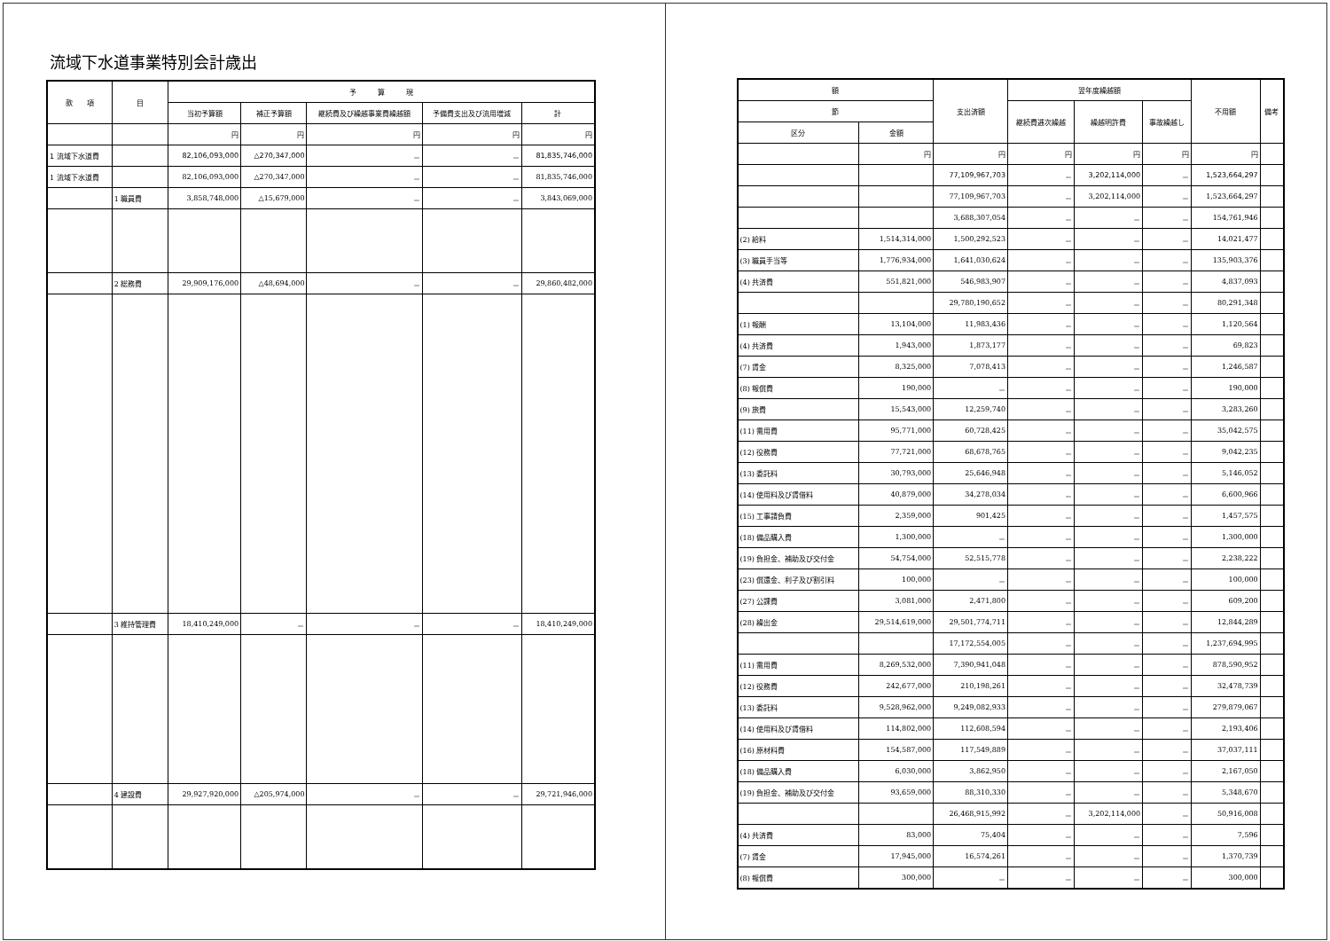流域下水道事業特別会計歳出
| 款 項 | 目 | 予 算 現 | | | | |
| --- | --- | --- | --- | --- | --- | --- |
| | | 当初予算額 | 補正予算額 | 継続費及び繰越事業費繰越額 | 予備費支出及び流用増減 | 計 |
| | | 円 | 円 | 円 | 円 | 円 |
| 1 流域下水道費 | | 82,106,093,000 | △270,347,000 | － | － | 81,835,746,000 |
| 1 流域下水道費 | | 82,106,093,000 | △270,347,000 | － | － | 81,835,746,000 |
| | 1 職員費 | 3,858,748,000 | △15,679,000 | － | － | 3,843,069,000 |
| | 2 総務費 | 29,909,176,000 | △48,694,000 | － | － | 29,860,482,000 |
| | 3 維持管理費 | 18,410,249,000 | － | － | － | 18,410,249,000 |
| | 4 建設費 | 29,927,920,000 | △205,974,000 | － | － | 29,721,946,000 |
| 額 | | 支出済額 | 翌年度繰越額 | | | 不用額 | 備考 |
| --- | --- | --- | --- | --- | --- | --- | --- |
| 節 | | | 継続費逓次繰越 | 繰越明許費 | 事故繰越し | | |
| 区分 | 金額 | | | | | | |
| | 円 | 円 | 円 | 円 | 円 | 円 | |
| | | 77,109,967,703 | － | 3,202,114,000 | － | 1,523,664,297 | |
| | | 77,109,967,703 | － | 3,202,114,000 | － | 1,523,664,297 | |
| | | 3,688,307,054 | － | － | － | 154,761,946 | |
| (2) 給料 | 1,514,314,000 | 1,500,292,523 | － | － | － | 14,021,477 | |
| (3) 職員手当等 | 1,776,934,000 | 1,641,030,624 | － | － | － | 135,903,376 | |
| (4) 共済費 | 551,821,000 | 546,983,907 | － | － | － | 4,837,093 | |
| | | 29,780,190,652 | － | － | － | 80,291,348 | |
| (1) 報酬 | 13,104,000 | 11,983,436 | － | － | － | 1,120,564 | |
| (4) 共済費 | 1,943,000 | 1,873,177 | － | － | － | 69,823 | |
| (7) 賃金 | 8,325,000 | 7,078,413 | － | － | － | 1,246,587 | |
| (8) 報償費 | 190,000 | － | － | － | － | 190,000 | |
| (9) 旅費 | 15,543,000 | 12,259,740 | － | － | － | 3,283,260 | |
| (11) 需用費 | 95,771,000 | 60,728,425 | － | － | － | 35,042,575 | |
| (12) 役務費 | 77,721,000 | 68,678,765 | － | － | － | 9,042,235 | |
| (13) 委託料 | 30,793,000 | 25,646,948 | － | － | － | 5,146,052 | |
| (14) 使用料及び賃借料 | 40,879,000 | 34,278,034 | － | － | － | 6,600,966 | |
| (15) 工事請負費 | 2,359,000 | 901,425 | － | － | － | 1,457,575 | |
| (18) 備品購入費 | 1,300,000 | － | － | － | － | 1,300,000 | |
| (19) 負担金、補助及び交付金 | 54,754,000 | 52,515,778 | － | － | － | 2,238,222 | |
| (23) 償還金、利子及び割引料 | 100,000 | － | － | － | － | 100,000 | |
| (27) 公課費 | 3,081,000 | 2,471,800 | － | － | － | 609,200 | |
| (28) 繰出金 | 29,514,619,000 | 29,501,774,711 | － | － | － | 12,844,289 | |
| | | 17,172,554,005 | － | － | － | 1,237,694,995 | |
| (11) 需用費 | 8,269,532,000 | 7,390,941,048 | － | － | － | 878,590,952 | |
| (12) 役務費 | 242,677,000 | 210,198,261 | － | － | － | 32,478,739 | |
| (13) 委託料 | 9,528,962,000 | 9,249,082,933 | － | － | － | 279,879,067 | |
| (14) 使用料及び賃借料 | 114,802,000 | 112,608,594 | － | － | － | 2,193,406 | |
| (16) 原材料費 | 154,587,000 | 117,549,889 | － | － | － | 37,037,111 | |
| (18) 備品購入費 | 6,030,000 | 3,862,950 | － | － | － | 2,167,050 | |
| (19) 負担金、補助及び交付金 | 93,659,000 | 88,310,330 | － | － | － | 5,348,670 | |
| | | 26,468,915,992 | － | 3,202,114,000 | － | 50,916,008 | |
| (4) 共済費 | 83,000 | 75,404 | － | － | － | 7,596 | |
| (7) 賃金 | 17,945,000 | 16,574,261 | － | － | － | 1,370,739 | |
| (8) 報償費 | 300,000 | － | － | － | － | 300,000 | |